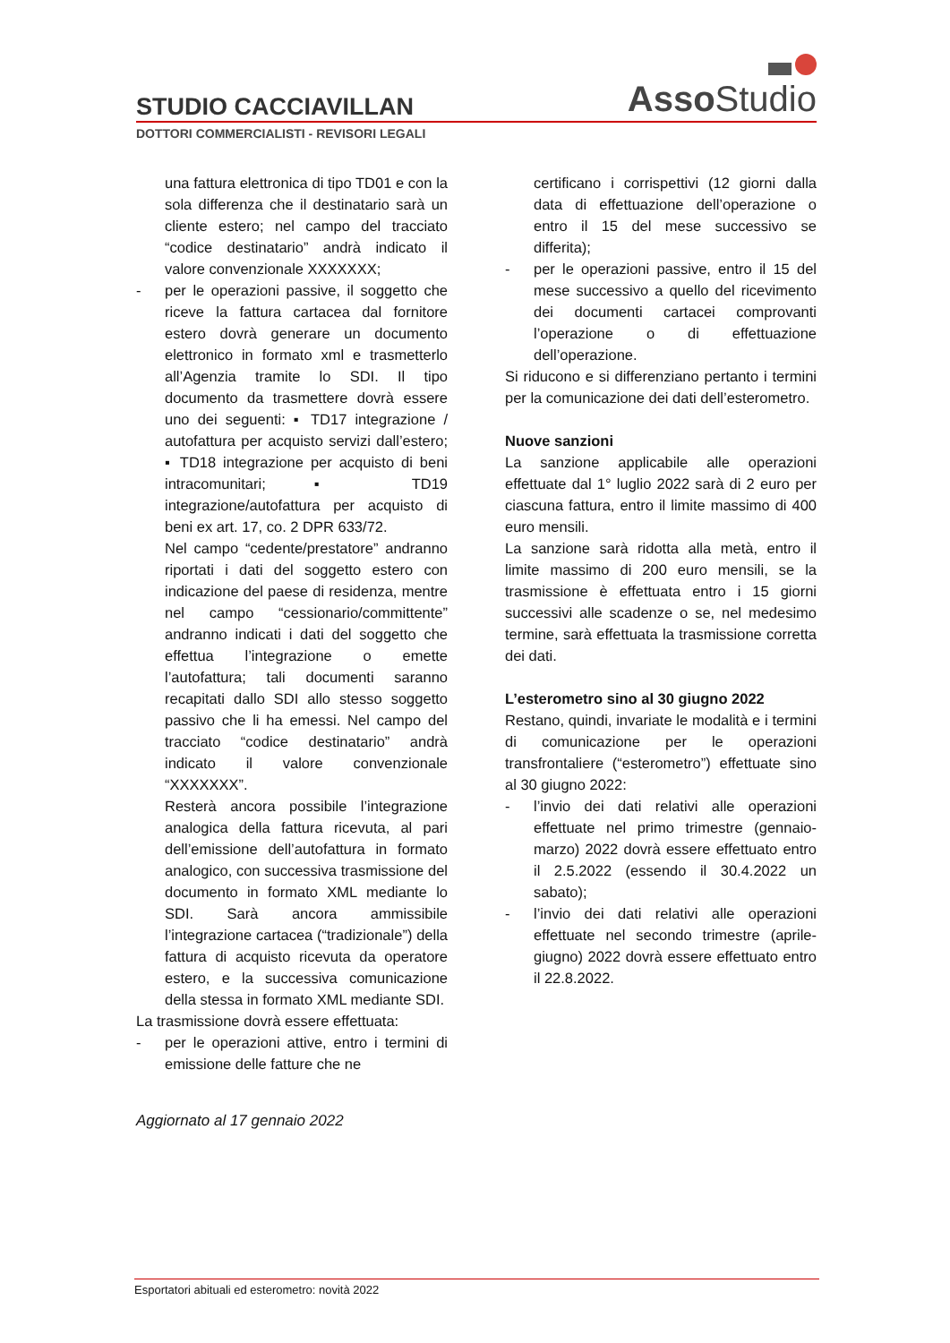Asso Studio
STUDIO CACCIAVILLAN
DOTTORI COMMERCIALISTI - REVISORI LEGALI
una fattura elettronica di tipo TD01 e con la sola differenza che il destinatario sarà un cliente estero; nel campo del tracciato “codice destinatario” andrà indicato il valore convenzionale XXXXXXX;
- per le operazioni passive, il soggetto che riceve la fattura cartacea dal fornitore estero dovrà generare un documento elettronico in formato xml e trasmetterlo all’Agenzia tramite lo SDI. Il tipo documento da trasmettere dovrà essere uno dei seguenti: ▪ TD17 integrazione / autofattura per acquisto servizi dall’estero; ▪ TD18 integrazione per acquisto di beni intracomunitari; ▪ TD19 integrazione/autofattura per acquisto di beni ex art. 17, co. 2 DPR 633/72.
Nel campo “cedente/prestatore” andranno riportati i dati del soggetto estero con indicazione del paese di residenza, mentre nel campo “cessionario/committente” andranno indicati i dati del soggetto che effettua l’integrazione o emette l’autofattura; tali documenti saranno recapitati dallo SDI allo stesso soggetto passivo che li ha emessi. Nel campo del tracciato “codice destinatario” andrà indicato il valore convenzionale “XXXXXXX”.
Resterà ancora possibile l’integrazione analogica della fattura ricevuta, al pari dell’emissione dell’autofattura in formato analogico, con successiva trasmissione del documento in formato XML mediante lo SDI. Sarà ancora ammissibile l’integrazione cartacea (“tradizionale”) della fattura di acquisto ricevuta da operatore estero, e la successiva comunicazione della stessa in formato XML mediante SDI.
La trasmissione dovrà essere effettuata:
- per le operazioni attive, entro i termini di emissione delle fatture che ne
certificano i corrispettivi (12 giorni dalla data di effettuazione dell’operazione o entro il 15 del mese successivo se differita);
- per le operazioni passive, entro il 15 del mese successivo a quello del ricevimento dei documenti cartacei comprovanti l’operazione o di effettuazione dell’operazione.
Si riducono e si differenziano pertanto i termini per la comunicazione dei dati dell’esterometro.
Nuove sanzioni
La sanzione applicabile alle operazioni effettuate dal 1° luglio 2022 sarà di 2 euro per ciascuna fattura, entro il limite massimo di 400 euro mensili.
La sanzione sarà ridotta alla metà, entro il limite massimo di 200 euro mensili, se la trasmissione è effettuata entro i 15 giorni successivi alle scadenze o se, nel medesimo termine, sarà effettuata la trasmissione corretta dei dati.
L’esterometro sino al 30 giugno 2022
Restano, quindi, invariate le modalità e i termini di comunicazione per le operazioni transfrontaliere (“esterometro”) effettuate sino al 30 giugno 2022:
- l’invio dei dati relativi alle operazioni effettuate nel primo trimestre (gennaio-marzo) 2022 dovrà essere effettuato entro il 2.5.2022 (essendo il 30.4.2022 un sabato);
- l’invio dei dati relativi alle operazioni effettuate nel secondo trimestre (aprile-giugno) 2022 dovrà essere effettuato entro il 22.8.2022.
Aggiornato al 17 gennaio 2022
Esportatori abituali ed esterometro: novità 2022